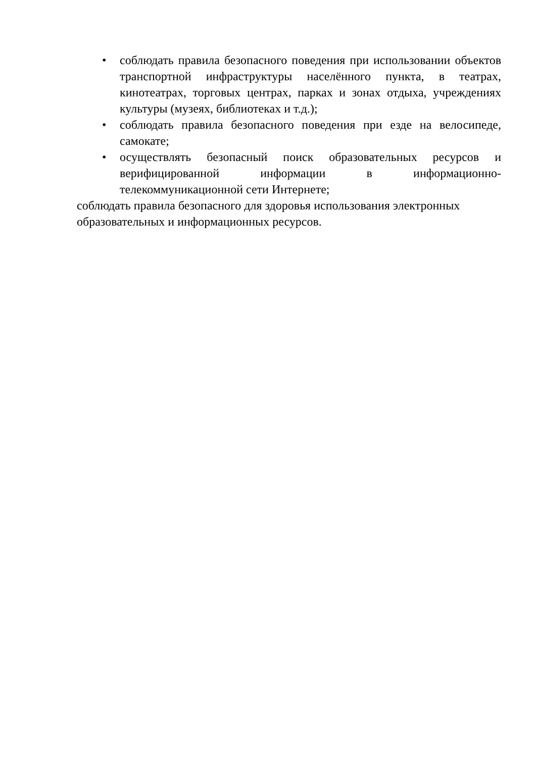• соблюдать правила безопасного поведения при использовании объектов транспортной инфраструктуры населённого пункта, в театрах, кинотеатрах, торговых центрах, парках и зонах отдыха, учреждениях культуры (музеях, библиотеках и т.д.);
• соблюдать правила безопасного поведения при езде на велосипеде, самокате;
• осуществлять безопасный поиск образовательных ресурсов и верифицированной информации в информационно-телекоммуникационной сети Интернете;
соблюдать правила безопасного для здоровья использования электронных образовательных и информационных ресурсов.